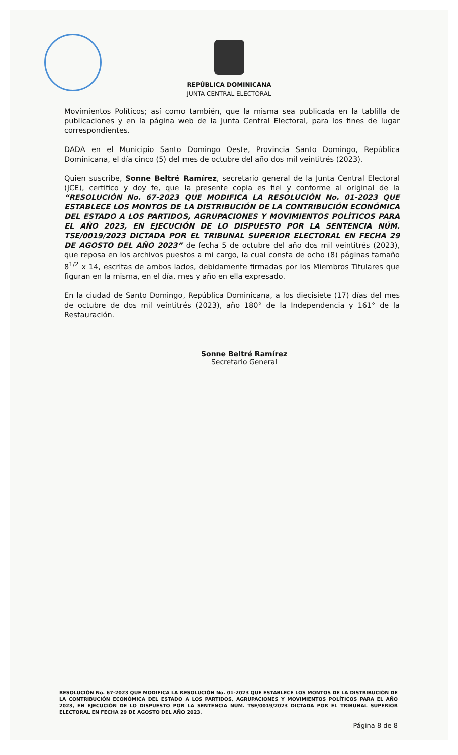REPÚBLICA DOMINICANA
JUNTA CENTRAL ELECTORAL
Movimientos Políticos; así como también, que la misma sea publicada en la tablilla de publicaciones y en la página web de la Junta Central Electoral, para los fines de lugar correspondientes.
DADA en el Municipio Santo Domingo Oeste, Provincia Santo Domingo, República Dominicana, el día cinco (5) del mes de octubre del año dos mil veintitrés (2023).
Quien suscribe, Sonne Beltré Ramírez, secretario general de la Junta Central Electoral (JCE), certifico y doy fe, que la presente copia es fiel y conforme al original de la “RESOLUCIÓN No. 67-2023 QUE MODIFICA LA RESOLUCIÓN No. 01-2023 QUE ESTABLECE LOS MONTOS DE LA DISTRIBUCIÓN DE LA CONTRIBUCIÓN ECONÓMICA DEL ESTADO A LOS PARTIDOS, AGRUPACIONES Y MOVIMIENTOS POLÍTICOS PARA EL AÑO 2023, EN EJECUCIÓN DE LO DISPUESTO POR LA SENTENCIA NÚM. TSE/0019/2023 DICTADA POR EL TRIBUNAL SUPERIOR ELECTORAL EN FECHA 29 DE AGOSTO DEL AÑO 2023” de fecha 5 de octubre del año dos mil veintitrés (2023), que reposa en los archivos puestos a mi cargo, la cual consta de ocho (8) páginas tamaño 8<sup>1/2</sup> x 14, escritas de ambos lados, debidamente firmadas por los Miembros Titulares que figuran en la misma, en el día, mes y año en ella expresado.
En la ciudad de Santo Domingo, República Dominicana, a los diecisiete (17) días del mes de octubre de dos mil veintitrés (2023), año 180° de la Independencia y 161° de la Restauración.
Sonne Beltré Ramírez
Secretario General
RESOLUCIÓN No. 67-2023 QUE MODIFICA LA RESOLUCIÓN No. 01-2023 QUE ESTABLECE LOS MONTOS DE LA DISTRIBUCIÓN DE LA CONTRIBUCIÓN ECONÓMICA DEL ESTADO A LOS PARTIDOS, AGRUPACIONES Y MOVIMIENTOS POLÍTICOS PARA EL AÑO 2023, EN EJECUCIÓN DE LO DISPUESTO POR LA SENTENCIA NÚM. TSE/0019/2023 DICTADA POR EL TRIBUNAL SUPERIOR ELECTORAL EN FECHA 29 DE AGOSTO DEL AÑO 2023.
Página 8 de 8